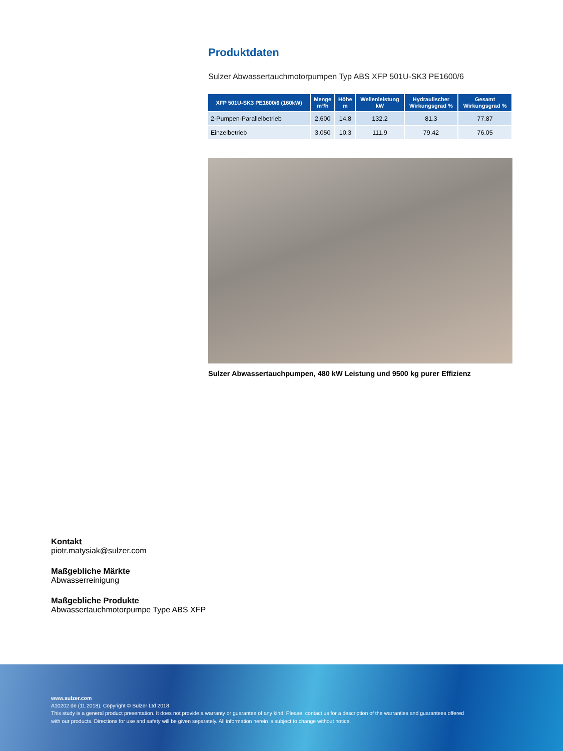Produktdaten
Sulzer Abwassertauchmotorpumpen Typ ABS XFP 501U-SK3 PE1600/6
| XFP 501U-SK3 PE1600/6 (160kW) | Menge m³/h | Höhe m | Wellenleistung kW | Hydraulischer Wirkungsgrad % | Gesamt Wirkungsgrad % |
| --- | --- | --- | --- | --- | --- |
| 2-Pumpen-Parallelbetrieb | 2,600 | 14.8 | 132.2 | 81.3 | 77.87 |
| Einzelbetrieb | 3,050 | 10.3 | 111.9 | 79.42 | 76.05 |
Sulzer Abwassertauchpumpen, 480 kW Leistung und 9500 kg purer Effizienz
Kontakt
piotr.matysiak@sulzer.com
Maßgebliche Märkte
Abwasserreinigung
Maßgebliche Produkte
Abwassertauchmotorpumpe Type ABS XFP
www.sulzer.com
A10202 de (11.2018), Copyright © Sulzer Ltd 2018
This study is a general product presentation. It does not provide a warranty or guarantee of any kind. Please, contact us for a description of the warranties and guarantees offered
with our products. Directions for use and safety will be given separately. All information herein is subject to change without notice.